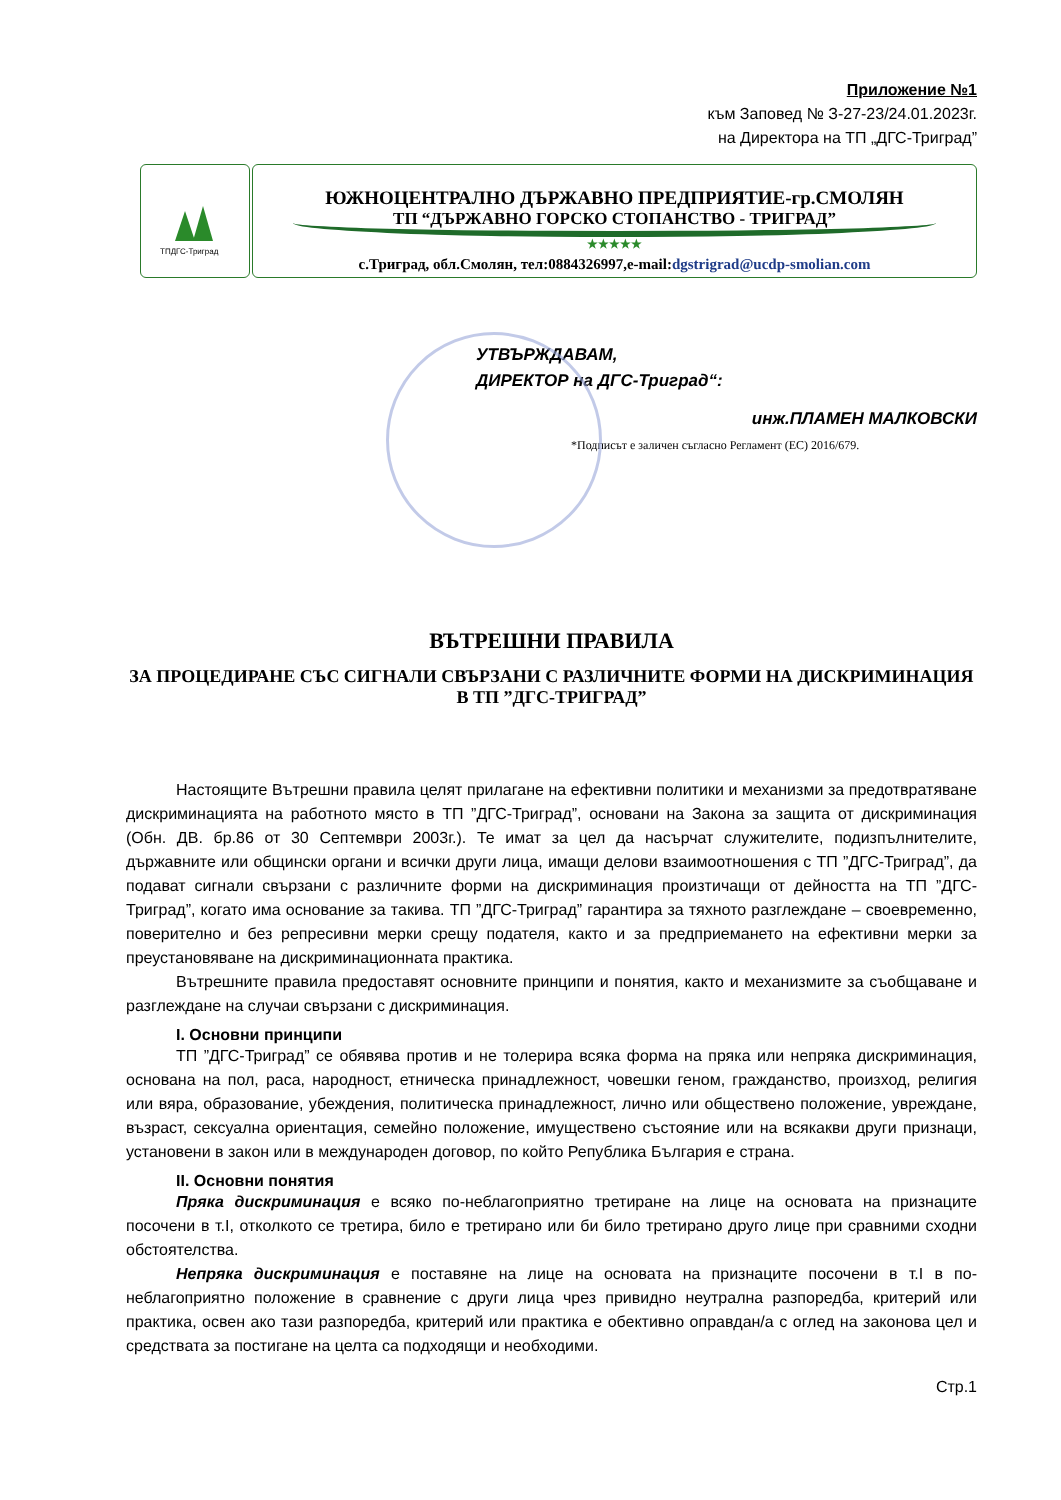Приложение №1
към Заповед № З-27-23/24.01.2023г.
на Директора на ТП „ДГС-Триград”
ТПДГС-Триград
ЮЖНОЦЕНТРАЛНО ДЪРЖАВНО ПРЕДПРИЯТИЕ-гр.СМОЛЯН
ТП “ДЪРЖАВНО ГОРСКО СТОПАНСТВО - ТРИГРАД”
★★★★★
с.Триград, обл.Смолян, тел:0884326997,e-mail:dgstrigrad@ucdp-smolian.com
УТВЪРЖДАВАМ,
ДИРЕКТОР на ДГС-Триград“:
инж.ПЛАМЕН МАЛКОВСКИ
*Подписът е заличен съгласно Регламент (ЕС) 2016/679.
ВЪТРЕШНИ ПРАВИЛА
ЗА ПРОЦЕДИРАНЕ СЪС СИГНАЛИ СВЪРЗАНИ С РАЗЛИЧНИТЕ ФОРМИ НА ДИСКРИМИНАЦИЯ В ТП ”ДГС-ТРИГРАД”
Настоящите Вътрешни правила целят прилагане на ефективни политики и механизми за предотвратяване дискриминацията на работното място в ТП ”ДГС-Триград”, основани на Закона за защита от дискриминация (Обн. ДВ. бр.86 от 30 Септември 2003г.). Те имат за цел да насърчат служителите, подизпълнителите, държавните или общински органи и всички други лица, имащи делови взаимоотношения с ТП ”ДГС-Триград”, да подават сигнали свързани с различните форми на дискриминация произтичащи от дейността на ТП ”ДГС-Триград”, когато има основание за такива. ТП ”ДГС-Триград” гарантира за тяхното разглеждане – своевременно, поверително и без репресивни мерки срещу подателя, както и за предприемането на ефективни мерки за преустановяване на дискриминационната практика.
Вътрешните правила предоставят основните принципи и понятия, както и механизмите за съобщаване и разглеждане на случаи свързани с дискриминация.
I. Основни принципи
ТП ”ДГС-Триград” се обявява против и не толерира всяка форма на пряка или непряка дискриминация, основана на пол, раса, народност, етническа принадлежност, човешки геном, гражданство, произход, религия или вяра, образование, убеждения, политическа принадлежност, лично или обществено положение, увреждане, възраст, сексуална ориентация, семейно положение, имуществено състояние или на всякакви други признаци, установени в закон или в международен договор, по който Република България е страна.
II. Основни понятия
Пряка дискриминация е всяко по-неблагоприятно третиране на лице на основата на признаците посочени в т.I, отколкото се третира, било е третирано или би било третирано друго лице при сравними сходни обстоятелства.
Непряка дискриминация е поставяне на лице на основата на признаците посочени в т.I в по-неблагоприятно положение в сравнение с други лица чрез привидно неутрална разпоредба, критерий или практика, освен ако тази разпоредба, критерий или практика е обективно оправдан/а с оглед на законова цел и средствата за постигане на целта са подходящи и необходими.
Стр.1